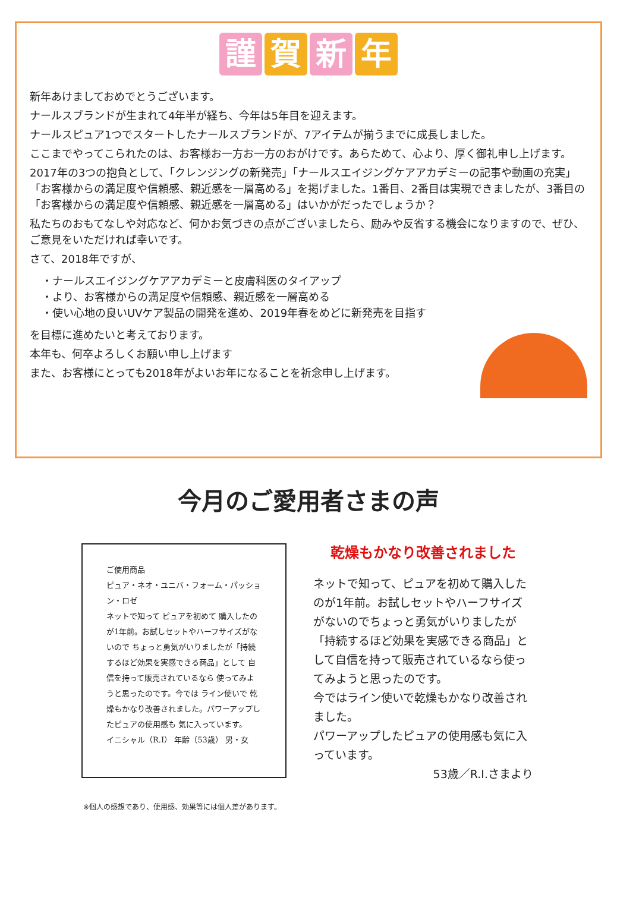謹賀 新 年
新年あけましておめでとうございます。
ナールスブランドが生まれて4年半が経ち、今年は5年目を迎えます。
ナールスピュア1つでスタートしたナールスブランドが、7アイテムが揃うまでに成長しました。
ここまでやってこられたのは、お客様お一方お一方のおがけです。あらためて、心より、厚く御礼申し上げます。
2017年の3つの抱負として、「クレンジングの新発売」「ナールスエイジングケアアカデミーの記事や動画の充実」「お客様からの満足度や信頼感、親近感を一層高める」を掲げました。1番目、2番目は実現できましたが、3番目の「お客様からの満足度や信頼感、親近感を一層高める」はいかがだったでしょうか？
私たちのおもてなしや対応など、何かお気づきの点がございましたら、励みや反省する機会になりますので、ぜひ、ご意見をいただければ幸いです。
さて、2018年ですが、
・ナールスエイジングケアアカデミーと皮膚科医のタイアップ
・より、お客様からの満足度や信頼感、親近感を一層高める
・使い心地の良いUVケア製品の開発を進め、2019年春をめどに新発売を目指す
を目標に進めたいと考えております。
本年も、何卒よろしくお願い申し上げます
また、お客様にとっても2018年がよいお年になることを祈念申し上げます。
今月のご愛用者さまの声
ご使用商品
ピュア・ネオ・ユニバ・フォーム・パッション・ロゼ
ネットで知って ピュアを初めて 購入したのが1年前。お試しセットやハーフサイズがないので ちょっと勇気がいりましたが「持続するほど効果を実感できる商品」として 自信を持って販売されているなら 使ってみようと思ったのです。今では ライン使いで 乾燥もかなり改善されました。パワーアップしたピュアの使用感も 気に入っています。
イニシャル（R.I） 年齢（53歳） 男・女
乾燥もかなり改善されました
ネットで知って、ピュアを初めて購入したのが1年前。お試しセットやハーフサイズがないのでちょっと勇気がいりましたが「持続するほど効果を実感できる商品」として自信を持って販売されているなら使ってみようと思ったのです。
今ではライン使いで乾燥もかなり改善されました。
パワーアップしたピュアの使用感も気に入っています。
53歳／R.I.さまより
※個人の感想であり、使用感、効果等には個人差があります。